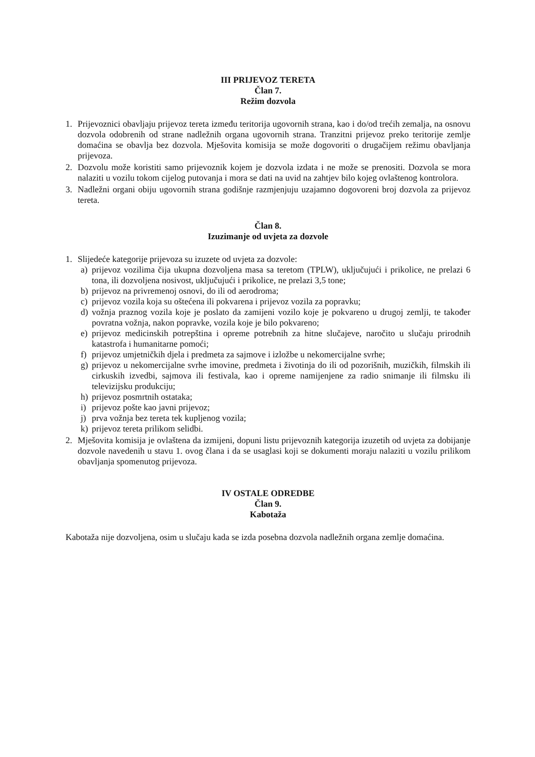III PRIJEVOZ TERETA
Član 7.
Režim dozvola
1. Prijevoznici obavljaju prijevoz tereta između teritorija ugovornih strana, kao i do/od trećih zemalja, na osnovu dozvola odobrenih od strane nadležnih organa ugovornih strana. Tranzitni prijevoz preko teritorije zemlje domaćina se obavlja bez dozvola. Mješovita komisija se može dogovoriti o drugačijem režimu obavljanja prijevoza.
2. Dozvolu može koristiti samo prijevoznik kojem je dozvola izdata i ne može se prenositi. Dozvola se mora nalaziti u vozilu tokom cijelog putovanja i mora se dati na uvid na zahtjev bilo kojeg ovlaštenog kontrolora.
3. Nadležni organi obiju ugovornih strana godišnje razmjenjuju uzajamno dogovoreni broj dozvola za prijevoz tereta.
Član 8.
Izuzimanje od uvjeta za dozvole
1. Slijedeće kategorije prijevoza su izuzete od uvjeta za dozvole:
a) prijevoz vozilima čija ukupna dozvoljena masa sa teretom (TPLW), uključujući i prikolice, ne prelazi 6 tona, ili dozvoljena nosivost, uključujući i prikolice, ne prelazi 3,5 tone;
b) prijevoz na privremenoj osnovi, do ili od aerodroma;
c) prijevoz vozila koja su oštećena ili pokvarena i prijevoz vozila za popravku;
d) vožnja praznog vozila koje je poslato da zamijeni vozilo koje je pokvareno u drugoj zemlji, te također povratna vožnja, nakon popravke, vozila koje je bilo pokvareno;
e) prijevoz medicinskih potrepština i opreme potrebnih za hitne slučajeve, naročito u slučaju prirodnih katastrofa i humanitarne pomoći;
f) prijevoz umjetničkih djela i predmeta za sajmove i izložbe u nekomercijalne svrhe;
g) prijevoz u nekomercijalne svrhe imovine, predmeta i životinja do ili od pozorišnih, muzičkih, filmskih ili cirkuskih izvedbi, sajmova ili festivala, kao i opreme namijenjene za radio snimanje ili filmsku ili televizijsku produkciju;
h) prijevoz posmrtnih ostataka;
i) prijevoz pošte kao javni prijevoz;
j) prva vožnja bez tereta tek kupljenog vozila;
k) prijevoz tereta prilikom selidbi.
2. Mješovita komisija je ovlaštena da izmijeni, dopuni listu prijevoznih kategorija izuzetih od uvjeta za dobijanje dozvole navedenih u stavu 1. ovog člana i da se usaglasi koji se dokumenti moraju nalaziti u vozilu prilikom obavljanja spomenutog prijevoza.
IV OSTALE ODREDBE
Član 9.
Kabotaža
Kabotaža nije dozvoljena, osim u slučaju kada se izda posebna dozvola nadležnih organa zemlje domaćina.